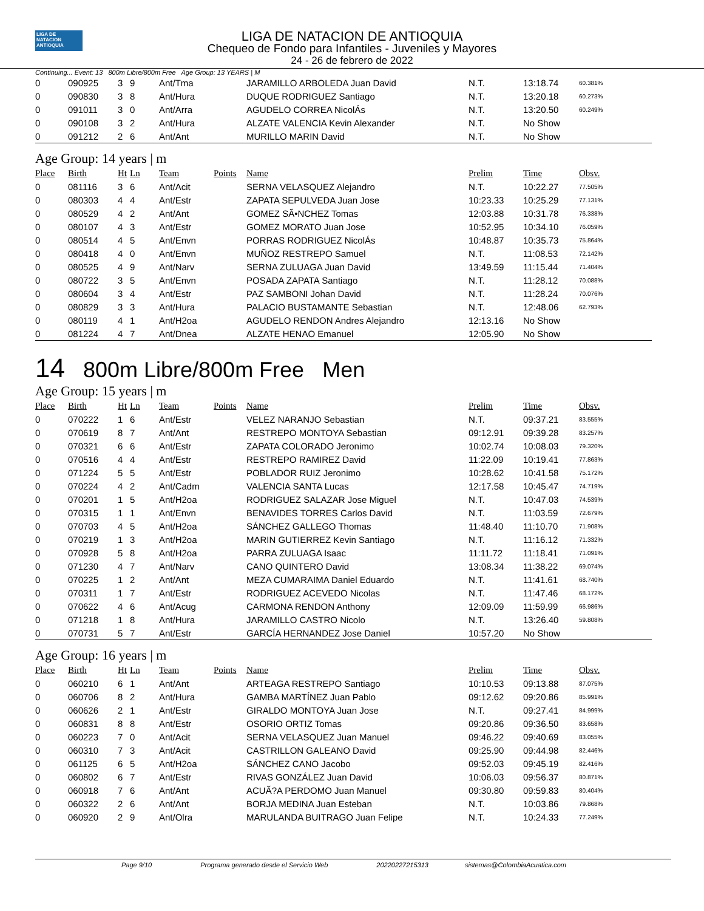LIGA DE NATACION ANTIOQUIA
LIGA DE NATACION DE ANTIOQUIA
Chequeo de Fondo para Infantiles - Juveniles y Mayores
24 - 26 de febrero de 2022
Continuing... Event: 13 800m Libre/800m Free Age Group: 13 YEARS | M
| 0 | 090925 | 3 | 9 | Ant/Tma | | JARAMILLO ARBOLEDA Juan David | N.T. | 13:18.74 | 60.381% |
| 0 | 090830 | 3 | 8 | Ant/Hura | | DUQUE RODRIGUEZ Santiago | N.T. | 13:20.18 | 60.273% |
| 0 | 091011 | 3 | 0 | Ant/Arra | | AGUDELO CORREA NicolÁs | N.T. | 13:20.50 | 60.249% |
| 0 | 090108 | 3 | 2 | Ant/Hura | | ALZATE VALENCIA Kevin Alexander | N.T. | No Show | |
| 0 | 091212 | 2 | 6 | Ant/Ant | | MURILLO MARIN David | N.T. | No Show | |
Age Group: 14 years | m
| Place | Birth | Ht | Ln | Team | Points | Name | Prelim | Time | Obsv. |
| --- | --- | --- | --- | --- | --- | --- | --- | --- | --- |
| 0 | 081116 | 3 | 6 | Ant/Acit | | SERNA VELASQUEZ Alejandro | N.T. | 10:22.27 | 77.505% |
| 0 | 080303 | 4 | 4 | Ant/Estr | | ZAPATA SEPULVEDA Juan Jose | 10:23.33 | 10:25.29 | 77.131% |
| 0 | 080529 | 4 | 2 | Ant/Ant | | GOMEZ SÃ•NCHEZ Tomas | 12:03.88 | 10:31.78 | 76.338% |
| 0 | 080107 | 4 | 3 | Ant/Estr | | GOMEZ MORATO Juan Jose | 10:52.95 | 10:34.10 | 76.059% |
| 0 | 080514 | 4 | 5 | Ant/Envn | | PORRAS RODRIGUEZ NicolÁs | 10:48.87 | 10:35.73 | 75.864% |
| 0 | 080418 | 4 | 0 | Ant/Envn | | MUÑOZ RESTREPO Samuel | N.T. | 11:08.53 | 72.142% |
| 0 | 080525 | 4 | 9 | Ant/Narv | | SERNA ZULUAGA Juan David | 13:49.59 | 11:15.44 | 71.404% |
| 0 | 080722 | 3 | 5 | Ant/Envn | | POSADA ZAPATA Santiago | N.T. | 11:28.12 | 70.088% |
| 0 | 080604 | 3 | 4 | Ant/Estr | | PAZ SAMBONI Johan David | N.T. | 11:28.24 | 70.076% |
| 0 | 080829 | 3 | 3 | Ant/Hura | | PALACIO BUSTAMANTE Sebastian | N.T. | 12:48.06 | 62.793% |
| 0 | 080119 | 4 | 1 | Ant/H2oa | | AGUDELO RENDON Andres Alejandro | 12:13.16 | No Show | |
| 0 | 081224 | 4 | 7 | Ant/Dnea | | ALZATE HENAO Emanuel | 12:05.90 | No Show | |
14 800m Libre/800m Free Men
Age Group: 15 years | m
| Place | Birth | Ht | Ln | Team | Points | Name | Prelim | Time | Obsv. |
| --- | --- | --- | --- | --- | --- | --- | --- | --- | --- |
| 0 | 070222 | 1 | 6 | Ant/Estr | | VELEZ NARANJO Sebastian | N.T. | 09:37.21 | 83.555% |
| 0 | 070619 | 8 | 7 | Ant/Ant | | RESTREPO MONTOYA Sebastian | 09:12.91 | 09:39.28 | 83.257% |
| 0 | 070321 | 6 | 6 | Ant/Estr | | ZAPATA COLORADO Jeronimo | 10:02.74 | 10:08.03 | 79.320% |
| 0 | 070516 | 4 | 4 | Ant/Estr | | RESTREPO RAMIREZ David | 11:22.09 | 10:19.41 | 77.863% |
| 0 | 071224 | 5 | 5 | Ant/Estr | | POBLADOR RUIZ Jeronimo | 10:28.62 | 10:41.58 | 75.172% |
| 0 | 070224 | 4 | 2 | Ant/Cadm | | VALENCIA SANTA Lucas | 12:17.58 | 10:45.47 | 74.719% |
| 0 | 070201 | 1 | 5 | Ant/H2oa | | RODRIGUEZ SALAZAR Jose Miguel | N.T. | 10:47.03 | 74.539% |
| 0 | 070315 | 1 | 1 | Ant/Envn | | BENAVIDES TORRES Carlos David | N.T. | 11:03.59 | 72.679% |
| 0 | 070703 | 4 | 5 | Ant/H2oa | | SÁNCHEZ GALLEGO Thomas | 11:48.40 | 11:10.70 | 71.908% |
| 0 | 070219 | 1 | 3 | Ant/H2oa | | MARIN GUTIERREZ Kevin Santiago | N.T. | 11:16.12 | 71.332% |
| 0 | 070928 | 5 | 8 | Ant/H2oa | | PARRA ZULUAGA Isaac | 11:11.72 | 11:18.41 | 71.091% |
| 0 | 071230 | 4 | 7 | Ant/Narv | | CANO QUINTERO David | 13:08.34 | 11:38.22 | 69.074% |
| 0 | 070225 | 1 | 2 | Ant/Ant | | MEZA CUMARAIMA Daniel Eduardo | N.T. | 11:41.61 | 68.740% |
| 0 | 070311 | 1 | 7 | Ant/Estr | | RODRIGUEZ ACEVEDO Nicolas | N.T. | 11:47.46 | 68.172% |
| 0 | 070622 | 4 | 6 | Ant/Acug | | CARMONA RENDON Anthony | 12:09.09 | 11:59.99 | 66.986% |
| 0 | 071218 | 1 | 8 | Ant/Hura | | JARAMILLO CASTRO Nicolo | N.T. | 13:26.40 | 59.808% |
| 0 | 070731 | 5 | 7 | Ant/Estr | | GARCÍA HERNANDEZ Jose Daniel | 10:57.20 | No Show | |
Age Group: 16 years | m
| Place | Birth | Ht | Ln | Team | Points | Name | Prelim | Time | Obsv. |
| --- | --- | --- | --- | --- | --- | --- | --- | --- | --- |
| 0 | 060210 | 6 | 1 | Ant/Ant | | ARTEAGA RESTREPO Santiago | 10:10.53 | 09:13.88 | 87.075% |
| 0 | 060706 | 8 | 2 | Ant/Hura | | GAMBA MARTÍNEZ Juan Pablo | 09:12.62 | 09:20.86 | 85.991% |
| 0 | 060626 | 2 | 1 | Ant/Estr | | GIRALDO MONTOYA Juan Jose | N.T. | 09:27.41 | 84.999% |
| 0 | 060831 | 8 | 8 | Ant/Estr | | OSORIO ORTIZ Tomas | 09:20.86 | 09:36.50 | 83.658% |
| 0 | 060223 | 7 | 0 | Ant/Acit | | SERNA VELASQUEZ Juan Manuel | 09:46.22 | 09:40.69 | 83.055% |
| 0 | 060310 | 7 | 3 | Ant/Acit | | CASTRILLON GALEANO David | 09:25.90 | 09:44.98 | 82.446% |
| 0 | 061125 | 6 | 5 | Ant/H2oa | | SÁNCHEZ CANO Jacobo | 09:52.03 | 09:45.19 | 82.416% |
| 0 | 060802 | 6 | 7 | Ant/Estr | | RIVAS GONZÁLEZ Juan David | 10:06.03 | 09:56.37 | 80.871% |
| 0 | 060918 | 7 | 6 | Ant/Ant | | ACUÃ?A PERDOMO Juan Manuel | 09:30.80 | 09:59.83 | 80.404% |
| 0 | 060322 | 2 | 6 | Ant/Ant | | BORJA MEDINA Juan Esteban | N.T. | 10:03.86 | 79.868% |
| 0 | 060920 | 2 | 9 | Ant/Olra | | MARULANDA BUITRAGO Juan Felipe | N.T. | 10:24.33 | 77.249% |
Page 9/10 Programa generado desde el Servicio Web 20220227215313 sistemas@ColombiaAcuatica.com